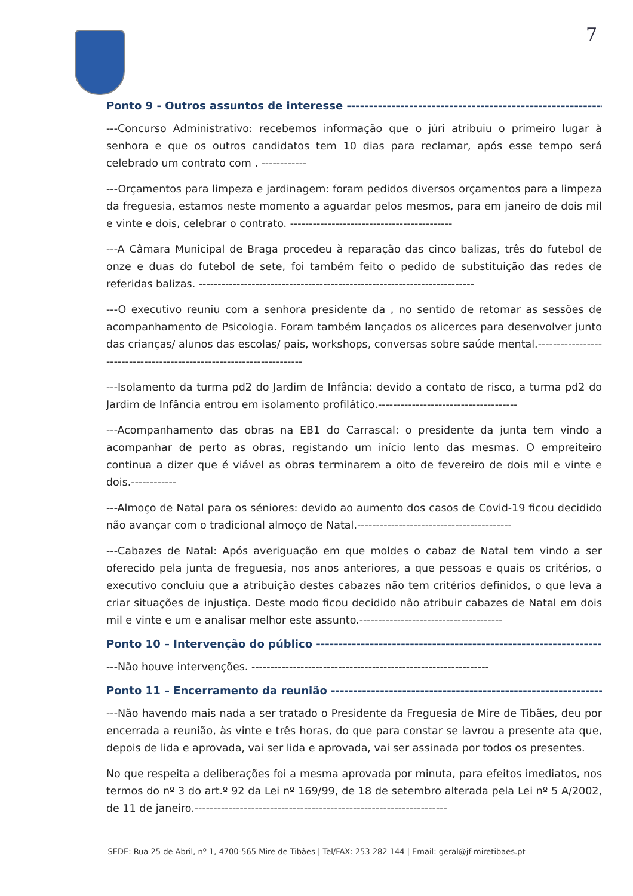7
Ponto 9 - Outros assuntos de interesse ----------------------------------------------------------------------
---Concurso Administrativo: recebemos informação que o júri atribuiu o primeiro lugar à senhora e que os outros candidatos tem 10 dias para reclamar, após esse tempo será celebrado um contrato com . ------------
---Orçamentos para limpeza e jardinagem: foram pedidos diversos orçamentos para a limpeza da freguesia, estamos neste momento a aguardar pelos mesmos, para em janeiro de dois mil e vinte e dois, celebrar o contrato. -------------------------------------------
---A Câmara Municipal de Braga procedeu à reparação das cinco balizas, três do futebol de onze e duas do futebol de sete, foi também feito o pedido de substituição das redes de referidas balizas. -------------------------------------------------------------------------
---O executivo reuniu com a senhora presidente da , no sentido de retomar as sessões de acompanhamento de Psicologia. Foram também lançados os alicerces para desenvolver junto das crianças/ alunos das escolas/ pais, workshops, conversas sobre saúde mental.---------------------------------------------------------------------
---Isolamento da turma pd2 do Jardim de Infância: devido a contato de risco, a turma pd2 do Jardim de Infância entrou em isolamento profilático.-------------------------------------
---Acompanhamento das obras na EB1 do Carrascal: o presidente da junta tem vindo a acompanhar de perto as obras, registando um início lento das mesmas. O empreiteiro continua a dizer que é viável as obras terminarem a oito de fevereiro de dois mil e vinte e dois.------------
---Almoço de Natal para os séniores: devido ao aumento dos casos de Covid-19 ficou decidido não avançar com o tradicional almoço de Natal.-----------------------------------------
---Cabazes de Natal: Após averiguação em que moldes o cabaz de Natal tem vindo a ser oferecido pela junta de freguesia, nos anos anteriores, a que pessoas e quais os critérios, o executivo concluiu que a atribuição destes cabazes não tem critérios definidos, o que leva a criar situações de injustiça. Deste modo ficou decidido não atribuir cabazes de Natal em dois mil e vinte e um e analisar melhor este assunto.--------------------------------------
Ponto 10 – Intervenção do público ----------------------------------------------------------------------
---Não houve intervenções. ---------------------------------------------------------------
Ponto 11 – Encerramento da reunião ----------------------------------------------------------------------
---Não havendo mais nada a ser tratado o Presidente da Freguesia de Mire de Tibães, deu por encerrada a reunião, às vinte e três horas, do que para constar se lavrou a presente ata que, depois de lida e aprovada, vai ser lida e aprovada, vai ser assinada por todos os presentes.
No que respeita a deliberações foi a mesma aprovada por minuta, para efeitos imediatos, nos termos do nº 3 do art.º 92 da Lei nº 169/99, de 18 de setembro alterada pela Lei nº 5 A/2002, de 11 de janeiro.-------------------------------------------------------------------
SEDE: Rua 25 de Abril, nº 1, 4700-565 Mire de Tibães | Tel/FAX: 253 282 144 | Email: geral@jf-miretibaes.pt